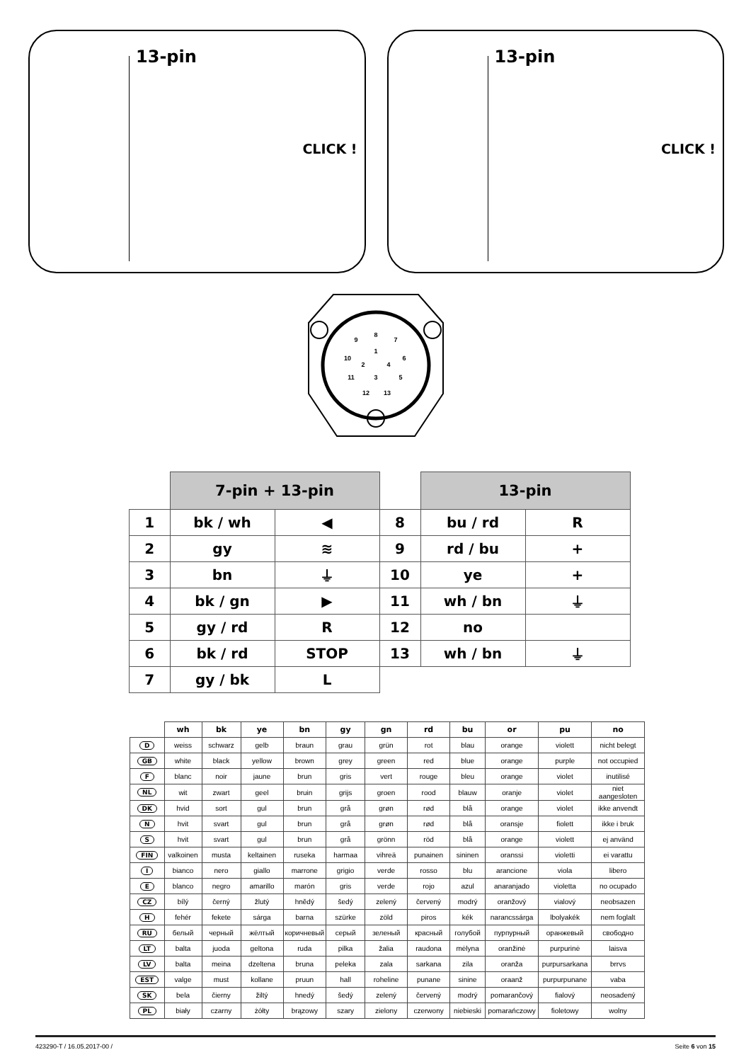13-pin
CLICK !
13-pin
CLICK !
8
9
7
1
10
6
2
4
3
11
5
12
13
| | 7-pin + 13-pin | | | 13-pin | |
| --- | --- | --- | --- | --- | --- |
| 1 | bk / wh | ◀ | 8 | bu / rd | R |
| 2 | gy | ≋ | 9 | rd / bu | + |
| 3 | bn | ⏚ | 10 | ye | + |
| 4 | bk / gn | ▶ | 11 | wh / bn | ⏚ |
| 5 | gy / rd | R | 12 | no | |
| 6 | bk / rd | STOP | 13 | wh / bn | ⏚ |
| 7 | gy / bk | L | | | |
| | wh | bk | ye | bn | gy | gn | rd | bu | or | pu | no |
| --- | --- | --- | --- | --- | --- | --- | --- | --- | --- | --- | --- |
| D | weiss | schwarz | gelb | braun | grau | grün | rot | blau | orange | violett | nicht belegt |
| GB | white | black | yellow | brown | grey | green | red | blue | orange | purple | not occupied |
| F | blanc | noir | jaune | brun | gris | vert | rouge | bleu | orange | violet | inutilisé |
| NL | wit | zwart | geel | bruin | grijs | groen | rood | blauw | oranje | violet | niet aangesloten |
| DK | hvid | sort | gul | brun | grå | grøn | rød | blå | orange | violet | ikke anvendt |
| N | hvit | svart | gul | brun | grå | grøn | rød | blå | oransje | fiolett | ikke i bruk |
| S | hvit | svart | gul | brun | grå | grönn | röd | blå | orange | violett | ej använd |
| FIN | valkoinen | musta | keltainen | ruseka | harmaa | vihreä | punainen | sininen | oranssi | violetti | ei varattu |
| I | bianco | nero | giallo | marrone | grigio | verde | rosso | blu | arancione | viola | libero |
| E | blanco | negro | amarillo | marón | gris | verde | rojo | azul | anaranjado | violetta | no ocupado |
| CZ | bílý | černý | žlutý | hnědý | šedý | zelený | červený | modrý | oranžový | vialový | neobsazen |
| H | fehér | fekete | sárga | barna | szürke | zöld | piros | kék | narancssárga | lbolyakék | nem foglalt |
| RU | белый | черный | жёлтый | коричневый | серый | зеленый | красный | голубой | пурпурный | оранжевый | свободно |
| LT | balta | juoda | geltona | ruda | pilka | žalia | raudona | mėlyna | oranžinė | purpurinė | laisva |
| LV | balta | meina | dzeltena | bruna | peleka | zala | sarkana | zila | oranža | purpursarkana | brrvs |
| EST | valge | must | kollane | pruun | hall | roheline | punane | sinine | oraanž | purpurpunane | vaba |
| SK | bela | čierny | žiltý | hnedý | šedý | zelený | červený | modrý | pomarančový | fialový | neosadený |
| PL | biały | czarny | żółty | brązowy | szary | zielony | czerwony | niebieski | pomarańczowy | fioletowy | wolny |
423290-T / 16.05.2017-00 / Seite 6 von 15